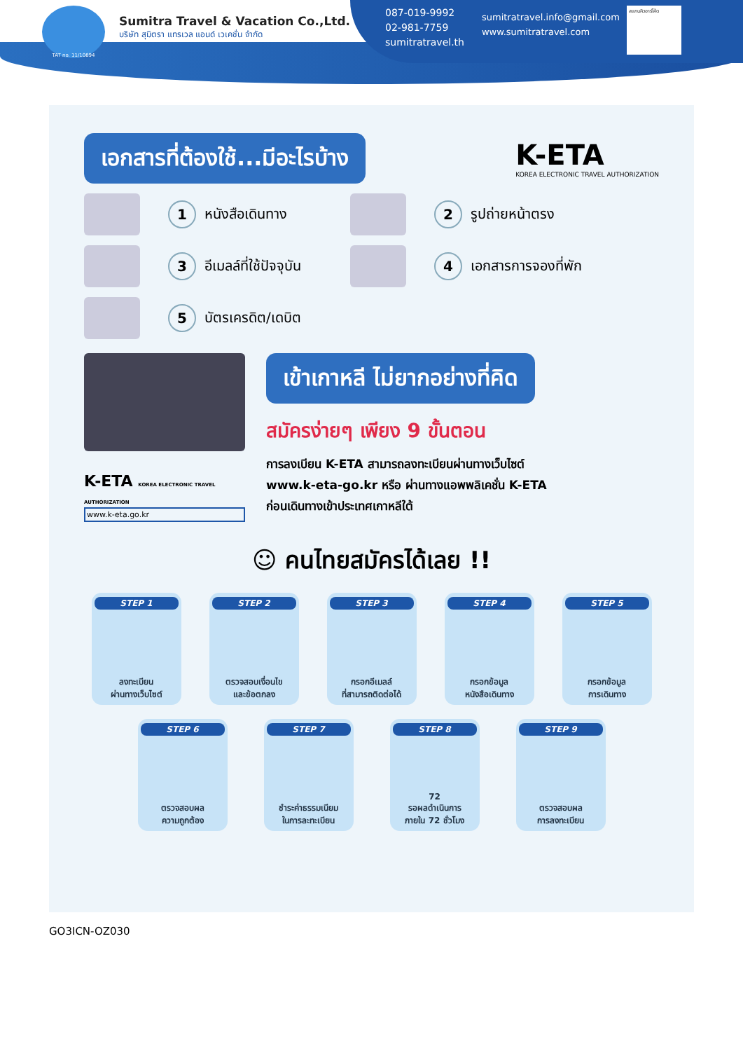TAT no. 11/10894
Sumitra Travel & Vacation Co.,Ltd.
บริษัท สุมิตรา แทรเวล แอนด์ เวเคชั่น จำกัด
087-019-9992
02-981-7759
sumitratravel.th
sumitratravel.info@gmail.com
www.sumitratravel.com
สแกนคิวอาร์โค้ด
เอกสารที่ต้องใช้...มีอะไรบ้าง
K-ETA
KOREA ELECTRONIC TRAVEL AUTHORIZATION
1 หนังสือเดินทาง
2 รูปถ่ายหน้าตรง
3 อีเมลล์ที่ใช้ปัจจุบัน
4 เอกสารการจองที่พัก
5 บัตรเครดิต/เดบิต
K-ETA KOREA ELECTRONIC TRAVEL AUTHORIZATION
www.k-eta.go.kr
เข้าเกาหลี ไม่ยากอย่างที่คิด
สมัครง่ายๆ เพียง 9 ขั้นตอน
การลงเบียน K-ETA สามารถลงทะเบียนผ่านทางเว็บไซต์
www.k-eta-go.kr หรือ ผ่านทางแอพพลิเคชั่น K-ETA
ก่อนเดินทางเข้าประเทศเกาหลีใต้
☺ คนไทยสมัครได้เลย !!
STEP 1
ลงทะเบียน
ผ่านทางเว็บไซต์
STEP 2
ตรวจสอบเงื่อนไข
และข้อตกลง
STEP 3
กรอกอีเมลล์
ที่สามารถติดต่อได้
STEP 4
กรอกข้อมูล
หนังสือเดินทาง
STEP 5
กรอกข้อมูล
การเดินทาง
STEP 6
ตรวจสอบผล
ความถูกต้อง
STEP 7
ชำระค่าธรรมเนียม
ในการละทะเบียน
STEP 8
72
รอผลดำเนินการ
ภายใน 72 ชั่วโมง
STEP 9
ตรวจสอบผล
การลงทะเบียน
GO3ICN-OZ030